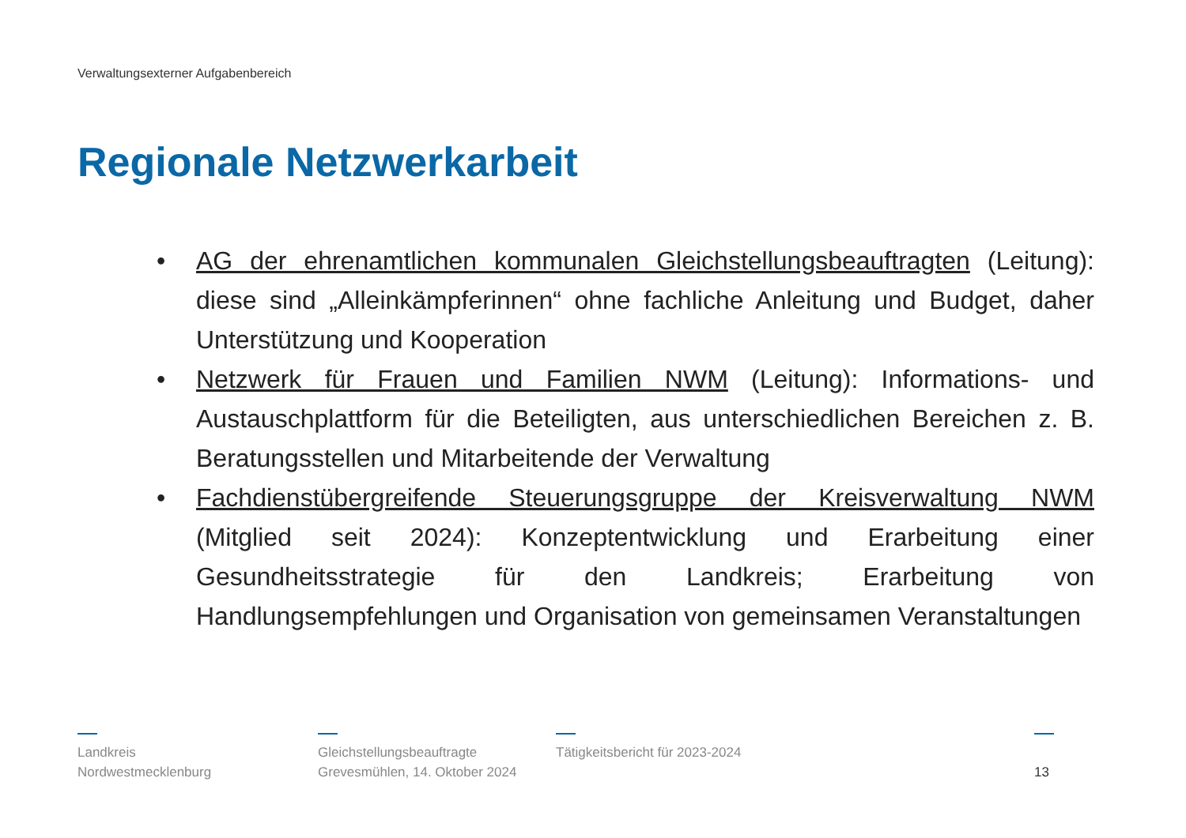Verwaltungsexterner Aufgabenbereich
Regionale Netzwerkarbeit
• AG der ehrenamtlichen kommunalen Gleichstellungsbeauftragten (Leitung): diese sind „Alleinkämpferinnen“ ohne fachliche Anleitung und Budget, daher Unterstützung und Kooperation
• Netzwerk für Frauen und Familien NWM (Leitung): Informations- und Austauschplattform für die Beteiligten, aus unterschiedlichen Bereichen z. B. Beratungsstellen und Mitarbeitende der Verwaltung
• Fachdienstübergreifende Steuerungsgruppe der Kreisverwaltung NWM (Mitglied seit 2024): Konzeptentwicklung und Erarbeitung einer Gesundheitsstrategie für den Landkreis; Erarbeitung von Handlungsempfehlungen und Organisation von gemeinsamen Veranstaltungen
Landkreis
Nordwestmecklenburg
Gleichstellungsbeauftragte
Grevesmühlen, 14. Oktober 2024
Tätigkeitsbericht für 2023-2024
13